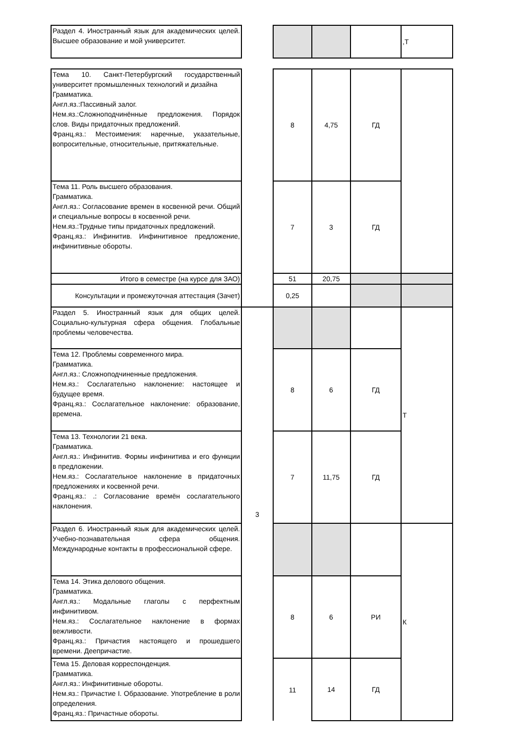| Раздел 4. Иностранный язык для академических целей. Высшее образование и мой университет. | | | | | ,Т |
| Тема 10. Санкт-Петербургский государственный университет промышленных технологий и дизайна Грамматика. Англ.яз.:Пассивный залог. Нем.яз.:Сложноподчинённые предложения. Порядок слов. Виды придаточных предложений. Франц.яз.: Местоимения: наречные, указательные, вопросительные, относительные, притяжательные. | | 8 | 4,75 | ГД | |
| Тема 11. Роль высшего образования. Грамматика. Англ.яз.: Согласование времен в косвенной речи. Общий и специальные вопросы в косвенной речи. Нем.яз.:Трудные типы придаточных предложений. Франц.яз.: Инфинитив. Инфинитивное предложение, инфинитивные обороты. | | 7 | 3 | ГД | |
| Итого в семестре (на курсе для ЗАО) | | 51 | 20,75 | | |
| Консультации и промежуточная аттестация (Зачет) | | 0,25 | | | |
| Раздел 5. Иностранный язык для общих целей. Социально-культурная сфера общения. Глобальные проблемы человечества. | 3 | | | | Т |
| Тема 12. Проблемы современного мира. Грамматика. Англ.яз.: Сложноподчиненные предложения. Нем.яз.: Сослагательно наклонение: настоящее и будущее время. Франц.яз.: Сослагательное наклонение: образование, времена. | | 8 | 6 | ГД | |
| Тема 13. Технологии 21 века. Грамматика. Англ.яз.: Инфинитив. Формы инфинитива и его функции в предложении. Нем.яз.: Сослагательное наклонение в придаточных предложениях и косвенной речи. Франц.яз.: .: Согласование времён сослагательного наклонения. | | 7 | 11,75 | ГД | |
| Раздел 6. Иностранный язык для академических целей. Учебно-познавательная сфера общения. Международные контакты в профессиональной сфере. | | | | | К |
| Тема 14. Этика делового общения. Грамматика. Англ.яз.: Модальные глаголы с перфектным инфинитивом. Нем.яз.: Сослагательное наклонение в формах вежливости. Франц.яз.: Причастия настоящего и прошедшего времени. Деепричастие. | | 8 | 6 | РИ | |
| Тема 15. Деловая корреспонденция. Грамматика. Англ.яз.: Инфинитивные обороты. Нем.яз.: Причастие I. Образование. Употребление в роли определения. Франц.яз.: Причастные обороты. | | 11 | 14 | ГД | |